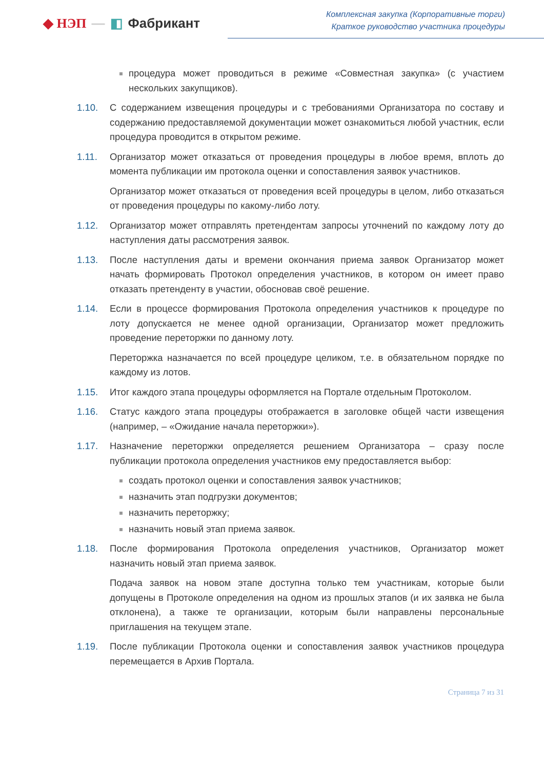◆ НЭП — ◧ Фабрикант
Комплексная закупка (Корпоративные торги)
Краткое руководство участника процедуры
процедура может проводиться в режиме «Совместная закупка» (с участием нескольких закупщиков).
1.10. С содержанием извещения процедуры и с требованиями Организатора по составу и содержанию предоставляемой документации может ознакомиться любой участник, если процедура проводится в открытом режиме.
1.11. Организатор может отказаться от проведения процедуры в любое время, вплоть до момента публикации им протокола оценки и сопоставления заявок участников.
Организатор может отказаться от проведения всей процедуры в целом, либо отказаться от проведения процедуры по какому-либо лоту.
1.12. Организатор может отправлять претендентам запросы уточнений по каждому лоту до наступления даты рассмотрения заявок.
1.13. После наступления даты и времени окончания приема заявок Организатор может начать формировать Протокол определения участников, в котором он имеет право отказать претенденту в участии, обосновав своё решение.
1.14. Если в процессе формирования Протокола определения участников к процедуре по лоту допускается не менее одной организации, Организатор может предложить проведение переторжки по данному лоту.
Переторжка назначается по всей процедуре целиком, т.е. в обязательном порядке по каждому из лотов.
1.15. Итог каждого этапа процедуры оформляется на Портале отдельным Протоколом.
1.16. Статус каждого этапа процедуры отображается в заголовке общей части извещения (например, – «Ожидание начала переторжки»).
1.17. Назначение переторжки определяется решением Организатора – сразу после публикации протокола определения участников ему предоставляется выбор:
создать протокол оценки и сопоставления заявок участников;
назначить этап подгрузки документов;
назначить переторжку;
назначить новый этап приема заявок.
1.18. После формирования Протокола определения участников, Организатор может назначить новый этап приема заявок.
Подача заявок на новом этапе доступна только тем участникам, которые были допущены в Протоколе определения на одном из прошлых этапов (и их заявка не была отклонена), а также те организации, которым были направлены персональные приглашения на текущем этапе.
1.19. После публикации Протокола оценки и сопоставления заявок участников процедура перемещается в Архив Портала.
Страница 7 из 31